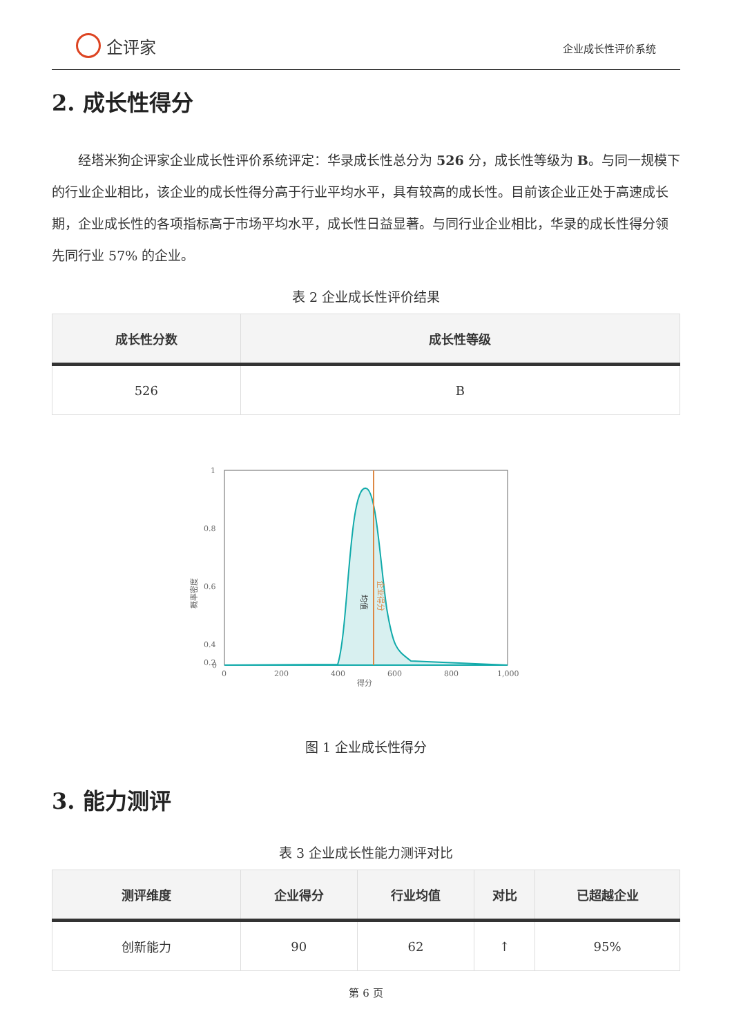企评家
企业成长性评价系统
2. 成长性得分
经塔米狗企评家企业成长性评价系统评定：华录成长性总分为 526 分，成长性等级为 B。与同一规模下的行业企业相比，该企业的成长性得分高于行业平均水平，具有较高的成长性。目前该企业正处于高速成长期，企业成长性的各项指标高于市场平均水平，成长性日益显著。与同行业企业相比，华录的成长性得分领先同行业 57% 的企业。
表 2 企业成长性评价结果
| 成长性分数 | 成长性等级 |
| --- | --- |
| 526 | B |
1
0.8
0.6
0.4
0.2
0
0
200
400
600
800
1,000
得分
概率密度
均值
企业得分
图 1 企业成长性得分
3. 能力测评
表 3 企业成长性能力测评对比
| 测评维度 | 企业得分 | 行业均值 | 对比 | 已超越企业 |
| --- | --- | --- | --- | --- |
| 创新能力 | 90 | 62 | ↑ | 95% |
第 6 页